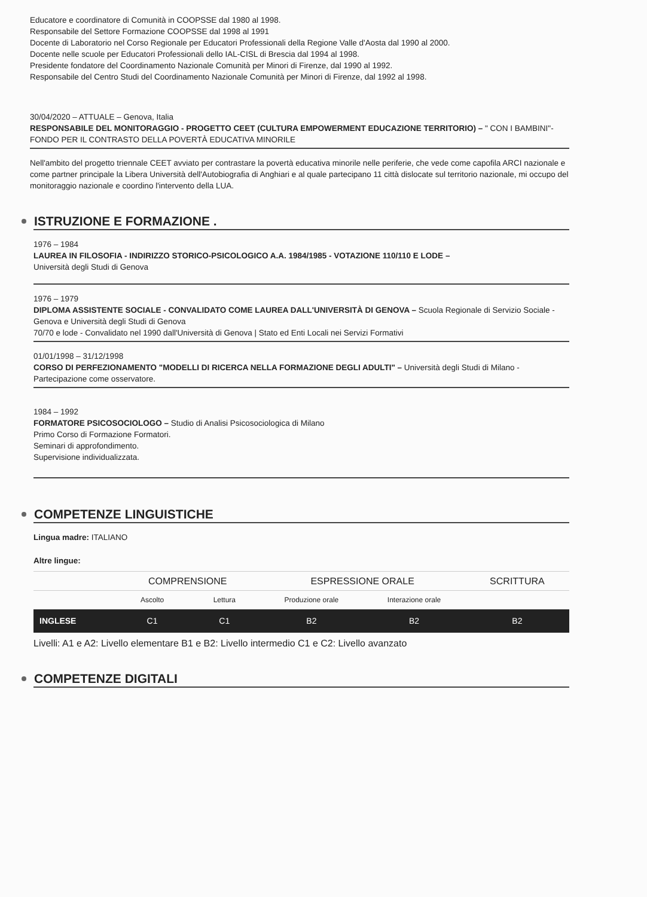Educatore e coordinatore di Comunità in COOPSSE dal 1980 al 1998.
Responsabile del Settore Formazione COOPSSE dal 1998 al 1991
Docente di Laboratorio nel Corso Regionale per Educatori Professionali della Regione Valle d'Aosta dal 1990 al 2000.
Docente nelle scuole per Educatori Professionali dello IAL-CISL di Brescia dal 1994 al 1998.
Presidente fondatore del Coordinamento Nazionale Comunità per Minori di Firenze, dal 1990 al 1992.
Responsabile del Centro Studi del Coordinamento Nazionale Comunità per Minori di Firenze, dal 1992 al 1998.
30/04/2020 – ATTUALE – Genova, Italia
RESPONSABILE DEL MONITORAGGIO - PROGETTO CEET (CULTURA EMPOWERMENT EDUCAZIONE TERRITORIO) – " CON I BAMBINI"-FONDO PER IL CONTRASTO DELLA POVERTÀ EDUCATIVA MINORILE
Nell'ambito del progetto triennale CEET avviato per contrastare la povertà educativa minorile nelle periferie, che vede come capofila ARCI nazionale e come partner principale la Libera Università dell'Autobiografia di Anghiari e al quale partecipano 11 città dislocate sul territorio nazionale, mi occupo del monitoraggio nazionale e coordino l'intervento della LUA.
ISTRUZIONE E FORMAZIONE .
1976 – 1984
LAUREA IN FILOSOFIA - INDIRIZZO STORICO-PSICOLOGICO A.A. 1984/1985 - VOTAZIONE 110/110 E LODE –
Università degli Studi di Genova
1976 – 1979
DIPLOMA ASSISTENTE SOCIALE - CONVALIDATO COME LAUREA DALL'UNIVERSITÀ DI GENOVA – Scuola Regionale di Servizio Sociale - Genova e Università degli Studi di Genova
70/70 e lode - Convalidato nel 1990 dall'Università di Genova | Stato ed Enti Locali nei Servizi Formativi
01/01/1998 – 31/12/1998
CORSO DI PERFEZIONAMENTO "MODELLI DI RICERCA NELLA FORMAZIONE DEGLI ADULTI" – Università degli Studi di Milano - Partecipazione come osservatore.
1984 – 1992
FORMATORE PSICOSOCIOLOGO – Studio di Analisi Psicosociologica di Milano
Primo Corso di Formazione Formatori.
Seminari di approfondimento.
Supervisione individualizzata.
COMPETENZE LINGUISTICHE
Lingua madre: ITALIANO
Altre lingue:
| | COMPRENSIONE | | ESPRESSIONE ORALE | | SCRITTURA |
| | Ascolto | Lettura | Produzione orale | Interazione orale | |
| INGLESE | C1 | C1 | B2 | B2 | B2 |
Livelli: A1 e A2: Livello elementare B1 e B2: Livello intermedio C1 e C2: Livello avanzato
COMPETENZE DIGITALI